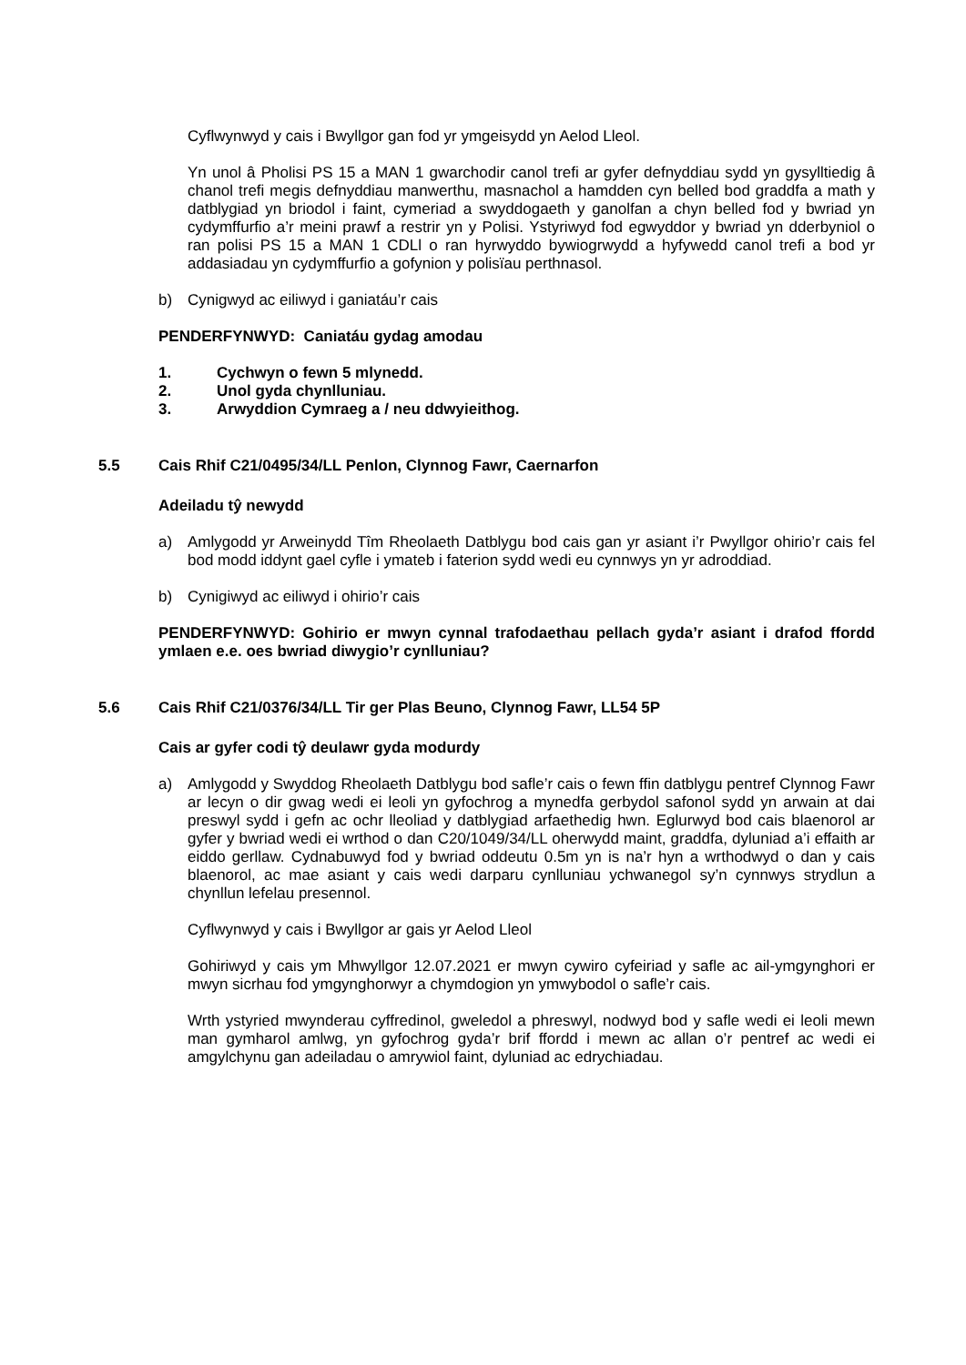Cyflwynwyd y cais i Bwyllgor gan fod yr ymgeisydd yn Aelod Lleol.
Yn unol â Pholisi PS 15 a MAN 1 gwarchodir canol trefi ar gyfer defnyddiau sydd yn gysylltiedig â chanol trefi megis defnyddiau manwerthu, masnachol a hamdden cyn belled bod graddfa a math y datblygiad yn briodol i faint, cymeriad a swyddogaeth y ganolfan a chyn belled fod y bwriad yn cydymffurfio a’r meini prawf a restrir yn y Polisi. Ystyriwyd fod egwyddor y bwriad yn dderbyniol o ran polisi PS 15 a MAN 1 CDLl o ran hyrwyddo bywiogrwydd a hyfywedd canol trefi a bod yr addasiadau yn cydymffurfio a gofynion y polisïau perthnasol.
b) Cynigwyd ac eiliwyd i ganiatáu’r cais
PENDERFYNWYD: Caniatáu gydag amodau
1. Cychwyn o fewn 5 mlynedd.
2. Unol gyda chynlluniau.
3. Arwyddion Cymraeg a / neu ddwyieithog.
5.5 Cais Rhif C21/0495/34/LL Penlon, Clynnog Fawr, Caernarfon
Adeiladu tŷ newydd
a) Amlygodd yr Arweinydd Tîm Rheolaeth Datblygu bod cais gan yr asiant i’r Pwyllgor ohirio’r cais fel bod modd iddynt gael cyfle i ymateb i faterion sydd wedi eu cynnwys yn yr adroddiad.
b) Cynigiwyd ac eiliwyd i ohirio’r cais
PENDERFYNWYD: Gohirio er mwyn cynnal trafodaethau pellach gyda’r asiant i drafod ffordd ymlaen e.e. oes bwriad diwygio’r cynlluniau?
5.6 Cais Rhif C21/0376/34/LL Tir ger Plas Beuno, Clynnog Fawr, LL54 5P
Cais ar gyfer codi tŷ deulawr gyda modurdy
a) Amlygodd y Swyddog Rheolaeth Datblygu bod safle’r cais o fewn ffin datblygu pentref Clynnog Fawr ar lecyn o dir gwag wedi ei leoli yn gyfochrog a mynedfa gerbydol safonol sydd yn arwain at dai preswyl sydd i gefn ac ochr lleoliad y datblygiad arfaethedig hwn. Eglurwyd bod cais blaenorol ar gyfer y bwriad wedi ei wrthod o dan C20/1049/34/LL oherwydd maint, graddfa, dyluniad a’i effaith ar eiddo gerllaw. Cydnabuwyd fod y bwriad oddeutu 0.5m yn is na’r hyn a wrthodwyd o dan y cais blaenorol, ac mae asiant y cais wedi darparu cynlluniau ychwanegol sy’n cynnwys strydlun a chynllun lefelau presennol.
Cyflwynwyd y cais i Bwyllgor ar gais yr Aelod Lleol
Gohiriwyd y cais ym Mhwyllgor 12.07.2021 er mwyn cywiro cyfeiriad y safle ac ail-ymgynghori er mwyn sicrhau fod ymgynghorwyr a chymdogion yn ymwybodol o safle’r cais.
Wrth ystyried mwynderau cyffredinol, gweledol a phreswyl, nodwyd bod y safle wedi ei leoli mewn man gymharol amlwg, yn gyfochrog gyda’r brif ffordd i mewn ac allan o’r pentref ac wedi ei amgylchynu gan adeiladau o amrywiol faint, dyluniad ac edrychiadau.